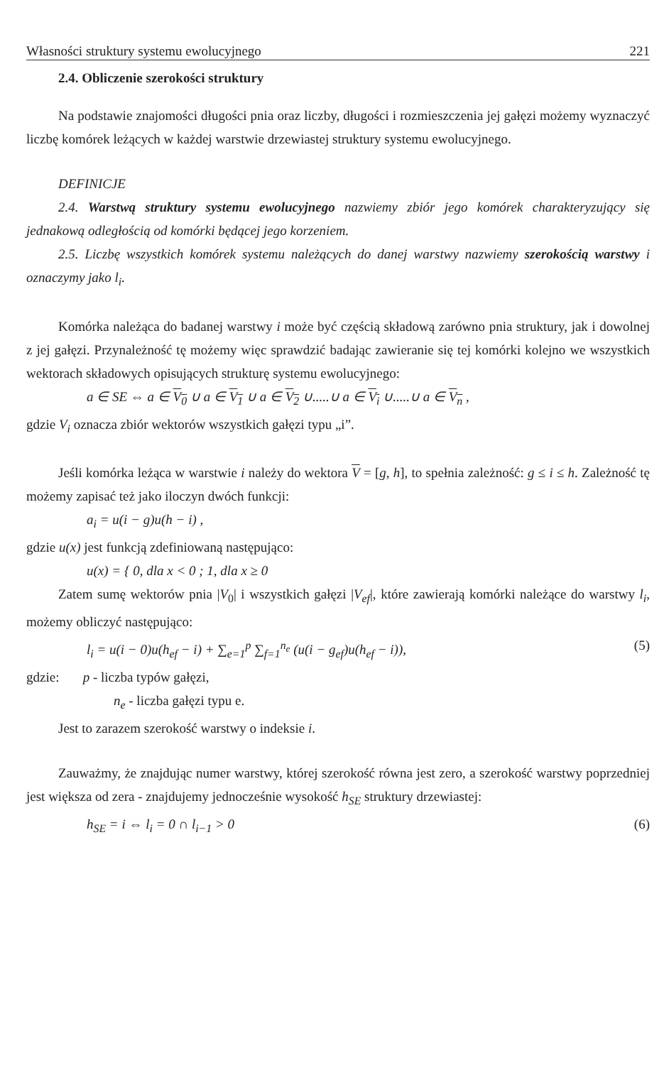Własności struktury systemu ewolucyjnego 221
2.4. Obliczenie szerokości struktury
Na podstawie znajomości długości pnia oraz liczby, długości i rozmieszczenia jej gałęzi możemy wyznaczyć liczbę komórek leżących w każdej warstwie drzewiastej struktury systemu ewolucyjnego.
DEFINICJE
2.4. Warstwą struktury systemu ewolucyjnego nazwiemy zbiór jego komórek charakteryzujący się jednakową odległością od komórki będącej jego korzeniem.
2.5. Liczbę wszystkich komórek systemu należących do danej warstwy nazwiemy szerokością warstwy i oznaczymy jako l<sub>i</sub>.
Komórka należąca do badanej warstwy i może być częścią składową zarówno pnia struktury, jak i dowolnej z jej gałęzi. Przynależność tę możemy więc sprawdzić badając zawieranie się tej komórki kolejno we wszystkich wektorach składowych opisujących strukturę systemu ewolucyjnego:
a ∈ SE ⇔ a ∈ V<sub>0</sub> ∪ a ∈ V<sub>1</sub> ∪ a ∈ V<sub>2</sub> ∪.....∪ a ∈ V<sub>i</sub> ∪.....∪ a ∈ V<sub>n</sub> ,
gdzie V<sub>i</sub> oznacza zbiór wektorów wszystkich gałęzi typu „i”.
Jeśli komórka leżąca w warstwie i należy do wektora V = [g, h], to spełnia zależność: g ≤ i ≤ h. Zależność tę możemy zapisać też jako iloczyn dwóch funkcji:
a<sub>i</sub> = u(i − g)u(h − i) ,
gdzie u(x) jest funkcją zdefiniowaną następująco:
u(x) = { 0, dla x < 0 ; 1, dla x ≥ 0
Zatem sumę wektorów pnia |V<sub>0</sub>| i wszystkich gałęzi |V<sub>ef</sub>|, które zawierają komórki należące do warstwy l<sub>i</sub>, możemy obliczyć następująco:
l<sub>i</sub> = u(i − 0)u(h<sub>ef</sub> − i) + ∑<sub>e=1</sub><sup>p</sup> ∑<sub>f=1</sub><sup>n<sub>e</sub></sup> (u(i − g<sub>ef</sub>)u(h<sub>ef</sub> − i)), (5)
gdzie: p - liczba typów gałęzi,
n<sub>e</sub> - liczba gałęzi typu e.
Jest to zarazem szerokość warstwy o indeksie i.
Zauważmy, że znajdując numer warstwy, której szerokość równa jest zero, a szerokość warstwy poprzedniej jest większa od zera - znajdujemy jednocześnie wysokość h<sub>SE</sub> struktury drzewiastej:
h<sub>SE</sub> = i ⇔ l<sub>i</sub> = 0 ∩ l<sub>i−1</sub> > 0 (6)